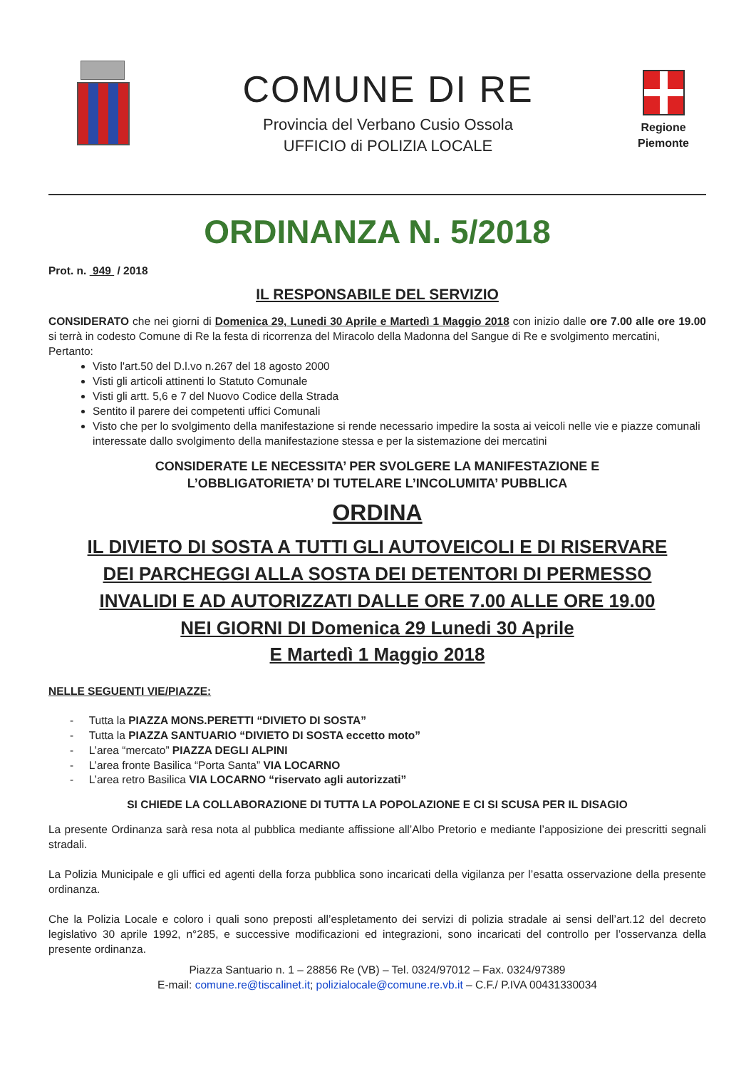COMUNE DI RE
Provincia del Verbano Cusio Ossola
UFFICIO di POLIZIA LOCALE
Regione
Piemonte
ORDINANZA N. 5/2018
Prot. n. 949 / 2018
IL RESPONSABILE DEL SERVIZIO
CONSIDERATO che nei giorni di Domenica 29, Lunedi 30 Aprile e Martedì 1 Maggio 2018 con inizio dalle ore 7.00 alle ore 19.00 si terrà in codesto Comune di Re la festa di ricorrenza del Miracolo della Madonna del Sangue di Re e svolgimento mercatini,
Pertanto:
Visto l'art.50 del D.l.vo n.267 del 18 agosto 2000
Visti gli articoli attinenti lo Statuto Comunale
Visti gli artt. 5,6 e 7 del Nuovo Codice della Strada
Sentito il parere dei competenti uffici Comunali
Visto che per lo svolgimento della manifestazione si rende necessario impedire la sosta ai veicoli nelle vie e piazze comunali interessate dallo svolgimento della manifestazione stessa e per la sistemazione dei mercatini
CONSIDERATE LE NECESSITA’ PER SVOLGERE LA MANIFESTAZIONE E
L’OBBLIGATORIETA’ DI TUTELARE L’INCOLUMITA’ PUBBLICA
ORDINA
IL DIVIETO DI SOSTA A TUTTI GLI AUTOVEICOLI E DI RISERVARE
DEI PARCHEGGI ALLA SOSTA DEI DETENTORI DI PERMESSO
INVALIDI E AD AUTORIZZATI DALLE ORE 7.00 ALLE ORE 19.00
NEI GIORNI DI Domenica 29 Lunedi 30 Aprile
E Martedì 1 Maggio 2018
NELLE SEGUENTI VIE/PIAZZE:
- Tutta la PIAZZA MONS.PERETTI “DIVIETO DI SOSTA”
- Tutta la PIAZZA SANTUARIO “DIVIETO DI SOSTA eccetto moto”
- L’area “mercato” PIAZZA DEGLI ALPINI
- L’area fronte Basilica “Porta Santa” VIA LOCARNO
- L’area retro Basilica VIA LOCARNO “riservato agli autorizzati”
SI CHIEDE LA COLLABORAZIONE DI TUTTA LA POPOLAZIONE E CI SI SCUSA PER IL DISAGIO
La presente Ordinanza sarà resa nota al pubblica mediante affissione all’Albo Pretorio e mediante l’apposizione dei prescritti segnali stradali.
La Polizia Municipale e gli uffici ed agenti della forza pubblica sono incaricati della vigilanza per l’esatta osservazione della presente ordinanza.
Che la Polizia Locale e coloro i quali sono preposti all’espletamento dei servizi di polizia stradale ai sensi dell’art.12 del decreto legislativo 30 aprile 1992, n°285, e successive modificazioni ed integrazioni, sono incaricati del controllo per l’osservanza della presente ordinanza.
Piazza Santuario n. 1 – 28856 Re (VB) – Tel. 0324/97012 – Fax. 0324/97389
E-mail: comune.re@tiscalinet.it; polizialocale@comune.re.vb.it – C.F./ P.IVA 00431330034